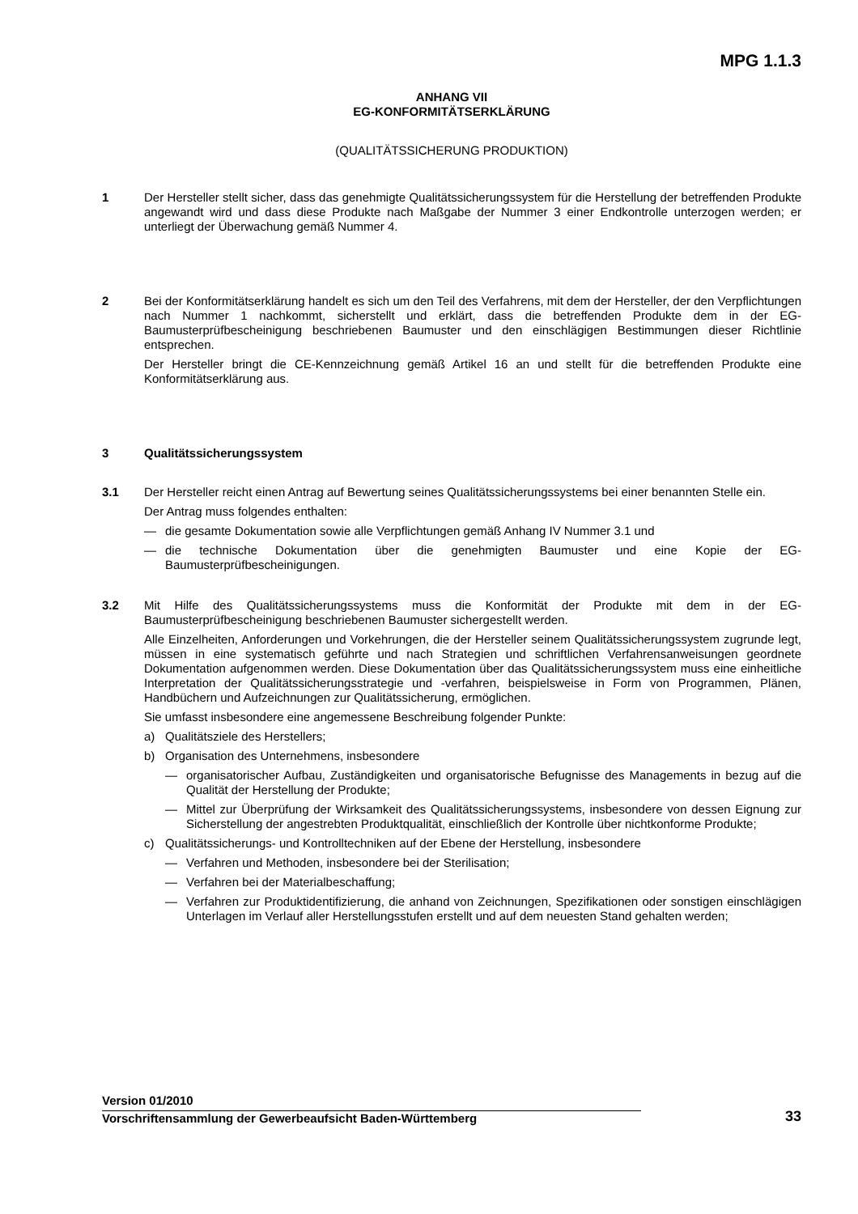MPG 1.1.3
ANHANG VII
EG-KONFORMITÄTSERKLÄRUNG
(QUALITÄTSSICHERUNG PRODUKTION)
1 Der Hersteller stellt sicher, dass das genehmigte Qualitätssicherungssystem für die Herstellung der betreffenden Produkte angewandt wird und dass diese Produkte nach Maßgabe der Nummer 3 einer Endkontrolle unterzogen werden; er unterliegt der Überwachung gemäß Nummer 4.
2 Bei der Konformitätserklärung handelt es sich um den Teil des Verfahrens, mit dem der Hersteller, der den Verpflichtungen nach Nummer 1 nachkommt, sicherstellt und erklärt, dass die betreffenden Produkte dem in der EG-Baumusterprüfbescheinigung beschriebenen Baumuster und den einschlägigen Bestimmungen dieser Richtlinie entsprechen.
Der Hersteller bringt die CE-Kennzeichnung gemäß Artikel 16 an und stellt für die betreffenden Produkte eine Konformitätserklärung aus.
3 Qualitätssicherungssystem
3.1 Der Hersteller reicht einen Antrag auf Bewertung seines Qualitätssicherungssystems bei einer benannten Stelle ein.
Der Antrag muss folgendes enthalten:
— die gesamte Dokumentation sowie alle Verpflichtungen gemäß Anhang IV Nummer 3.1 und
— die technische Dokumentation über die genehmigten Baumuster und eine Kopie der EG-Baumusterprüfbescheinigungen.
3.2 Mit Hilfe des Qualitätssicherungssystems muss die Konformität der Produkte mit dem in der EG-Baumusterprüfbescheinigung beschriebenen Baumuster sichergestellt werden.
Alle Einzelheiten, Anforderungen und Vorkehrungen, die der Hersteller seinem Qualitätssicherungssystem zugrunde legt, müssen in eine systematisch geführte und nach Strategien und schriftlichen Verfahrensanweisungen geordnete Dokumentation aufgenommen werden. Diese Dokumentation über das Qualitätssicherungssystem muss eine einheitliche Interpretation der Qualitätssicherungsstrategie und -verfahren, beispielsweise in Form von Programmen, Plänen, Handbüchern und Aufzeichnungen zur Qualitätssicherung, ermöglichen.
Sie umfasst insbesondere eine angemessene Beschreibung folgender Punkte:
a) Qualitätsziele des Herstellers;
b) Organisation des Unternehmens, insbesondere
— organisatorischer Aufbau, Zuständigkeiten und organisatorische Befugnisse des Managements in bezug auf die Qualität der Herstellung der Produkte;
— Mittel zur Überprüfung der Wirksamkeit des Qualitätssicherungssystems, insbesondere von dessen Eignung zur Sicherstellung der angestrebten Produktqualität, einschließlich der Kontrolle über nichtkonforme Produkte;
c) Qualitätssicherungs- und Kontrolltechniken auf der Ebene der Herstellung, insbesondere
— Verfahren und Methoden, insbesondere bei der Sterilisation;
— Verfahren bei der Materialbeschaffung;
— Verfahren zur Produktidentifizierung, die anhand von Zeichnungen, Spezifikationen oder sonstigen einschlägigen Unterlagen im Verlauf aller Herstellungsstufen erstellt und auf dem neuesten Stand gehalten werden;
Version 01/2010
Vorschriftensammlung der Gewerbeaufsicht Baden-Württemberg
33